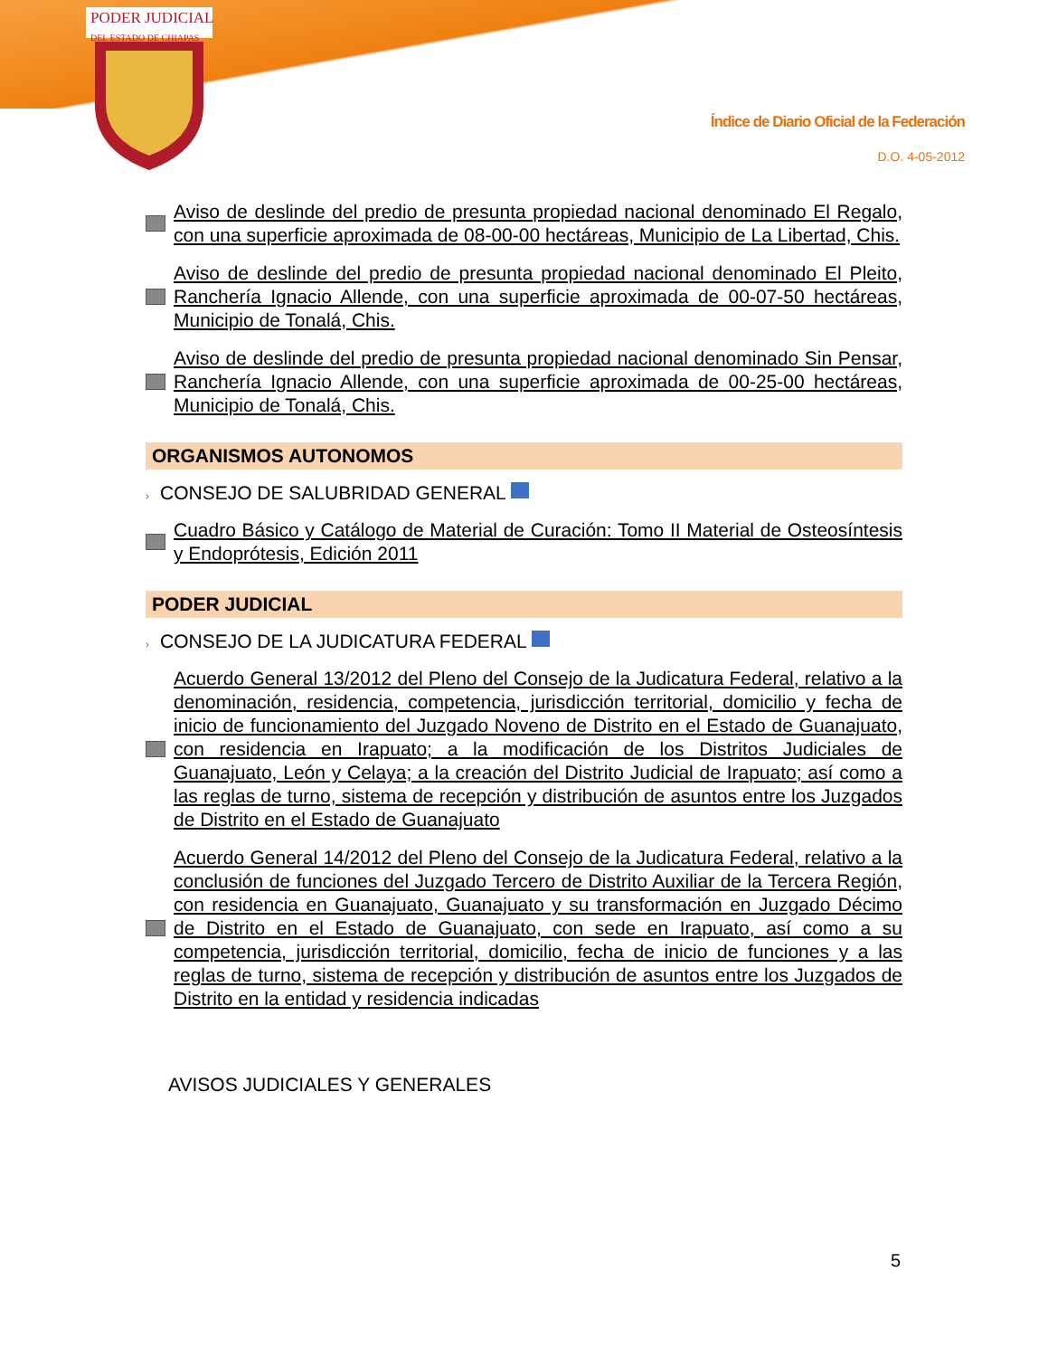PODER JUDICIAL
DEL ESTADO DE CHIAPAS
Índice de Diario Oficial de la Federación
D.O. 4-05-2012
Aviso de deslinde del predio de presunta propiedad nacional denominado El Regalo, con una superficie aproximada de 08-00-00 hectáreas, Municipio de La Libertad, Chis.
Aviso de deslinde del predio de presunta propiedad nacional denominado El Pleito, Ranchería Ignacio Allende, con una superficie aproximada de 00-07-50 hectáreas, Municipio de Tonalá, Chis.
Aviso de deslinde del predio de presunta propiedad nacional denominado Sin Pensar, Ranchería Ignacio Allende, con una superficie aproximada de 00-25-00 hectáreas, Municipio de Tonalá, Chis.
ORGANISMOS AUTONOMOS
› CONSEJO DE SALUBRIDAD GENERAL
Cuadro Básico y Catálogo de Material de Curación: Tomo II Material de Osteosíntesis y Endoprótesis, Edición 2011
PODER JUDICIAL
› CONSEJO DE LA JUDICATURA FEDERAL
Acuerdo General 13/2012 del Pleno del Consejo de la Judicatura Federal, relativo a la denominación, residencia, competencia, jurisdicción territorial, domicilio y fecha de inicio de funcionamiento del Juzgado Noveno de Distrito en el Estado de Guanajuato, con residencia en Irapuato; a la modificación de los Distritos Judiciales de Guanajuato, León y Celaya; a la creación del Distrito Judicial de Irapuato; así como a las reglas de turno, sistema de recepción y distribución de asuntos entre los Juzgados de Distrito en el Estado de Guanajuato
Acuerdo General 14/2012 del Pleno del Consejo de la Judicatura Federal, relativo a la conclusión de funciones del Juzgado Tercero de Distrito Auxiliar de la Tercera Región, con residencia en Guanajuato, Guanajuato y su transformación en Juzgado Décimo de Distrito en el Estado de Guanajuato, con sede en Irapuato, así como a su competencia, jurisdicción territorial, domicilio, fecha de inicio de funciones y a las reglas de turno, sistema de recepción y distribución de asuntos entre los Juzgados de Distrito en la entidad y residencia indicadas
AVISOS JUDICIALES Y GENERALES
5